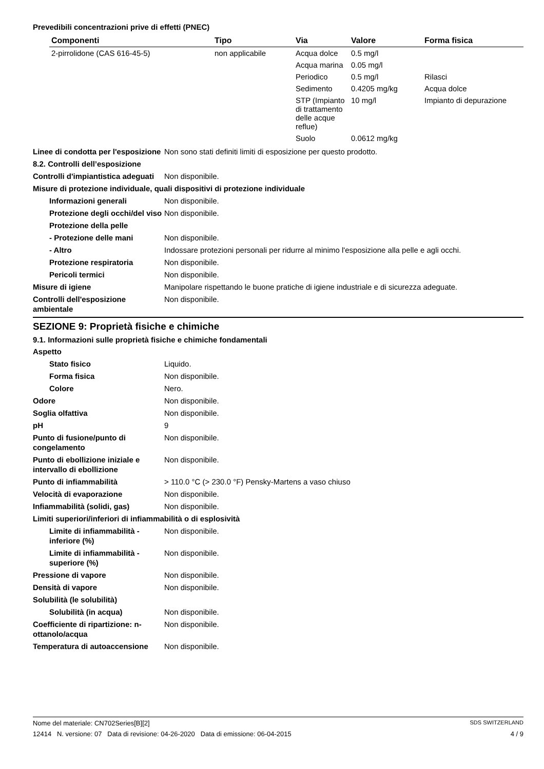Prevedibili concentrazioni prive di effetti (PNEC)
| Componenti | Tipo | Via | Valore | Forma fisica |
| --- | --- | --- | --- | --- |
| 2-pirrolidone (CAS 616-45-5) | non applicabile | Acqua dolce | 0.5 mg/l | |
| | | Acqua marina | 0.05 mg/l | |
| | | Periodico | 0.5 mg/l | Rilasci |
| | | Sedimento | 0.4205 mg/kg | Acqua dolce |
| | | STP (Impianto di trattamento delle acque reflue) | 10 mg/l | Impianto di depurazione |
| | | Suolo | 0.0612 mg/kg | |
Linee di condotta per l'esposizione
Non sono stati definiti limiti di esposizione per questo prodotto.
8.2. Controlli dell’esposizione
Controlli d'impiantistica adeguati
Non disponibile.
Misure di protezione individuale, quali dispositivi di protezione individuale
Informazioni generali Non disponibile.
Protezione degli occhi/del viso
Non disponibile.
Protezione della pelle
- Protezione delle mani Non disponibile.
- Altro Indossare protezioni personali per ridurre al minimo l'esposizione alla pelle e agli occhi.
Protezione respiratoria Non disponibile.
Pericoli termici Non disponibile.
Misure di igiene Manipolare rispettando le buone pratiche di igiene industriale e di sicurezza adeguate.
Controlli dell'esposizione ambientale
Non disponibile.
SEZIONE 9: Proprietà fisiche e chimiche
9.1. Informazioni sulle proprietà fisiche e chimiche fondamentali
Aspetto
Stato fisico Liquido.
Forma fisica Non disponibile.
Colore Nero.
Odore Non disponibile.
Soglia olfattiva Non disponibile.
pH 9
Punto di fusione/punto di congelamento
Non disponibile.
Punto di ebollizione iniziale e intervallo di ebollizione
Non disponibile.
Punto di infiammabilità > 110.0 °C (> 230.0 °F) Pensky-Martens a vaso chiuso
Velocità di evaporazione Non disponibile.
Infiammabilità (solidi, gas) Non disponibile.
Limiti superiori/inferiori di infiammabilità o di esplosività
Limite di infiammabilità - inferiore (%)
Non disponibile.
Limite di infiammabilità - superiore (%)
Non disponibile.
Pressione di vapore Non disponibile.
Densità di vapore Non disponibile.
Solubilità (le solubilità)
Solubilità (in acqua) Non disponibile.
Coefficiente di ripartizione: n-ottanolo/acqua
Non disponibile.
Temperatura di autoaccensione
Non disponibile.
Nome del materiale: CN702Series[B][2] SDS SWITZERLAND
12414 N. versione: 07 Data di revisione: 04-26-2020 Data di emissione: 06-04-2015 4 / 9